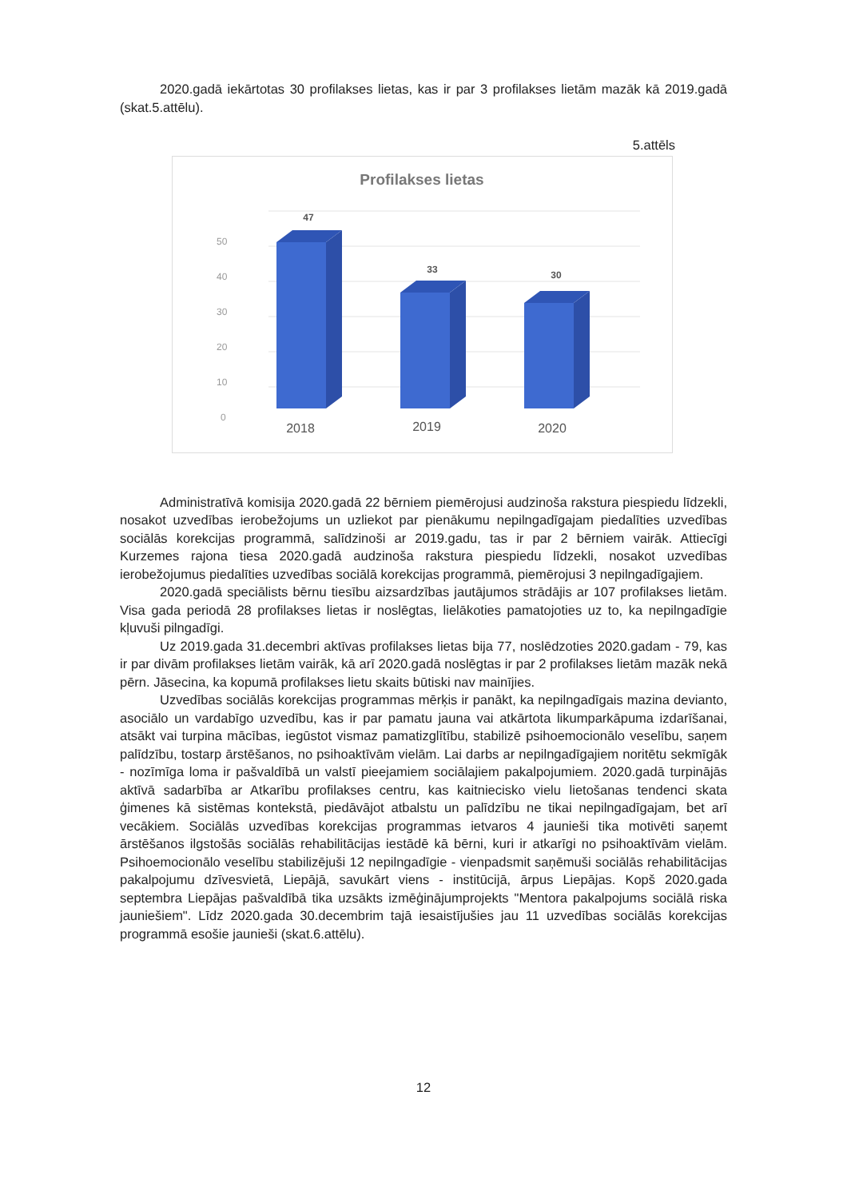2020.gadā iekārtotas 30 profilakses lietas, kas ir par 3 profilakses lietām mazāk kā 2019.gadā (skat.5.attēlu).
5.attēls
Profilakses lietas
50
40
30
20
10
0
47
33
30
2018
2019
2020
Administratīvā komisija 2020.gadā 22 bērniem piemērojusi audzinoša rakstura piespiedu līdzekli, nosakot uzvedības ierobežojums un uzliekot par pienākumu nepilngadīgajam piedalīties uzvedības sociālās korekcijas programmā, salīdzinoši ar 2019.gadu, tas ir par 2 bērniem vairāk. Attiecīgi Kurzemes rajona tiesa 2020.gadā audzinoša rakstura piespiedu līdzekli, nosakot uzvedības ierobežojumus piedalīties uzvedības sociālā korekcijas programmā, piemērojusi 3 nepilngadīgajiem.
2020.gadā speciālists bērnu tiesību aizsardzības jautājumos strādājis ar 107 profilakses lietām. Visa gada periodā 28 profilakses lietas ir noslēgtas, lielākoties pamatojoties uz to, ka nepilngadīgie kļuvuši pilngadīgi.
Uz 2019.gada 31.decembri aktīvas profilakses lietas bija 77, noslēdzoties 2020.gadam - 79, kas ir par divām profilakses lietām vairāk, kā arī 2020.gadā noslēgtas ir par 2 profilakses lietām mazāk nekā pērn. Jāsecina, ka kopumā profilakses lietu skaits būtiski nav mainījies.
Uzvedības sociālās korekcijas programmas mērķis ir panākt, ka nepilngadīgais mazina devianto, asociālo un vardabīgo uzvedību, kas ir par pamatu jauna vai atkārtota likumparkāpuma izdarīšanai, atsākt vai turpina mācības, iegūstot vismaz pamatizglītību, stabilizē psihoemocionālo veselību, saņem palīdzību, tostarp ārstēšanos, no psihoaktīvām vielām. Lai darbs ar nepilngadīgajiem noritētu sekmīgāk - nozīmīga loma ir pašvaldībā un valstī pieejamiem sociālajiem pakalpojumiem. 2020.gadā turpinājās aktīvā sadarbība ar Atkarību profilakses centru, kas kaitniecisko vielu lietošanas tendenci skata ģimenes kā sistēmas kontekstā, piedāvājot atbalstu un palīdzību ne tikai nepilngadīgajam, bet arī vecākiem. Sociālās uzvedības korekcijas programmas ietvaros 4 jaunieši tika motivēti saņemt ārstēšanos ilgstošās sociālās rehabilitācijas iestādē kā bērni, kuri ir atkarīgi no psihoaktīvām vielām. Psihoemocionālo veselību stabilizējuši 12 nepilngadīgie - vienpadsmit saņēmuši sociālās rehabilitācijas pakalpojumu dzīvesvietā, Liepājā, savukārt viens - institūcijā, ārpus Liepājas. Kopš 2020.gada septembra Liepājas pašvaldībā tika uzsākts izmēģinājumprojekts "Mentora pakalpojums sociālā riska jauniešiem". Līdz 2020.gada 30.decembrim tajā iesaistījušies jau 11 uzvedības sociālās korekcijas programmā esošie jaunieši (skat.6.attēlu).
12